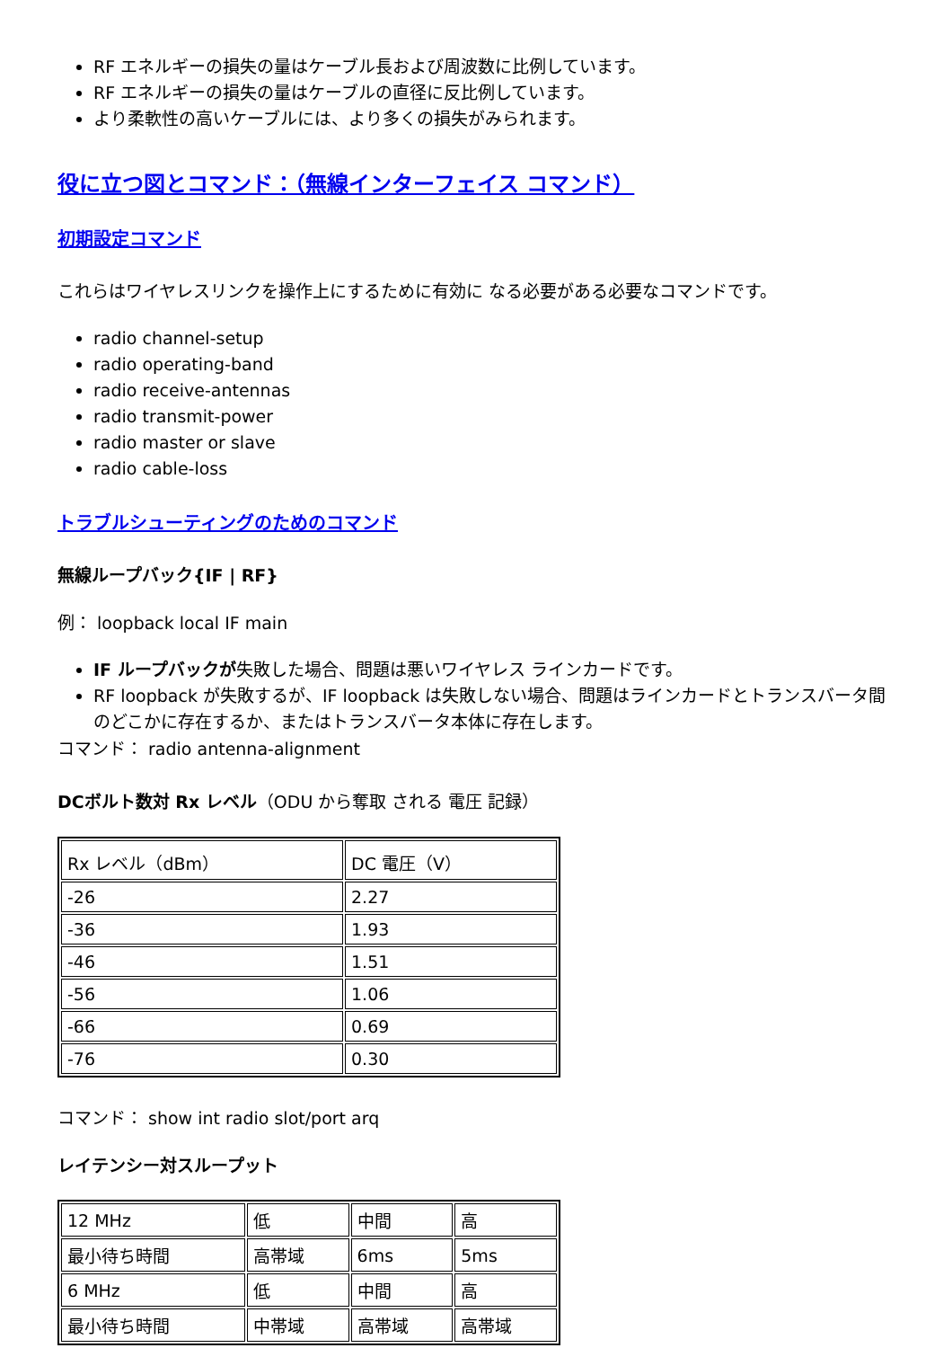RF エネルギーの損失の量はケーブル長および周波数に比例しています。
RF エネルギーの損失の量はケーブルの直径に反比例しています。
より柔軟性の高いケーブルには、より多くの損失がみられます。
役に立つ図とコマンド：（無線インターフェイス コマンド）
初期設定コマンド
これらはワイヤレスリンクを操作上にするために有効に なる必要がある必要なコマンドです。
radio channel-setup
radio operating-band
radio receive-antennas
radio transmit-power
radio master or slave
radio cable-loss
トラブルシューティングのためのコマンド
無線ループバック{IF | RF}
例： loopback local IF main
IF ループバックが失敗した場合、問題は悪いワイヤレス ラインカードです。
RF loopback が失敗するが、IF loopback は失敗しない場合、問題はラインカードとトランスバータ間のどこかに存在するか、またはトランスバータ本体に存在します。
コマンド： radio antenna-alignment
DCボルト数対 Rx レベル（ODU から奪取 される 電圧 記録）
| Rx レベル（dBm） | DC 電圧（V） |
| -26 | 2.27 |
| -36 | 1.93 |
| -46 | 1.51 |
| -56 | 1.06 |
| -66 | 0.69 |
| -76 | 0.30 |
コマンド： show int radio slot/port arq
レイテンシー対スループット
| 12 MHz | 低 | 中間 | 高 |
| 最小待ち時間 | 高帯域 | 6ms | 5ms |
| 6 MHz | 低 | 中間 | 高 |
| 最小待ち時間 | 中帯域 | 高帯域 | 高帯域 |